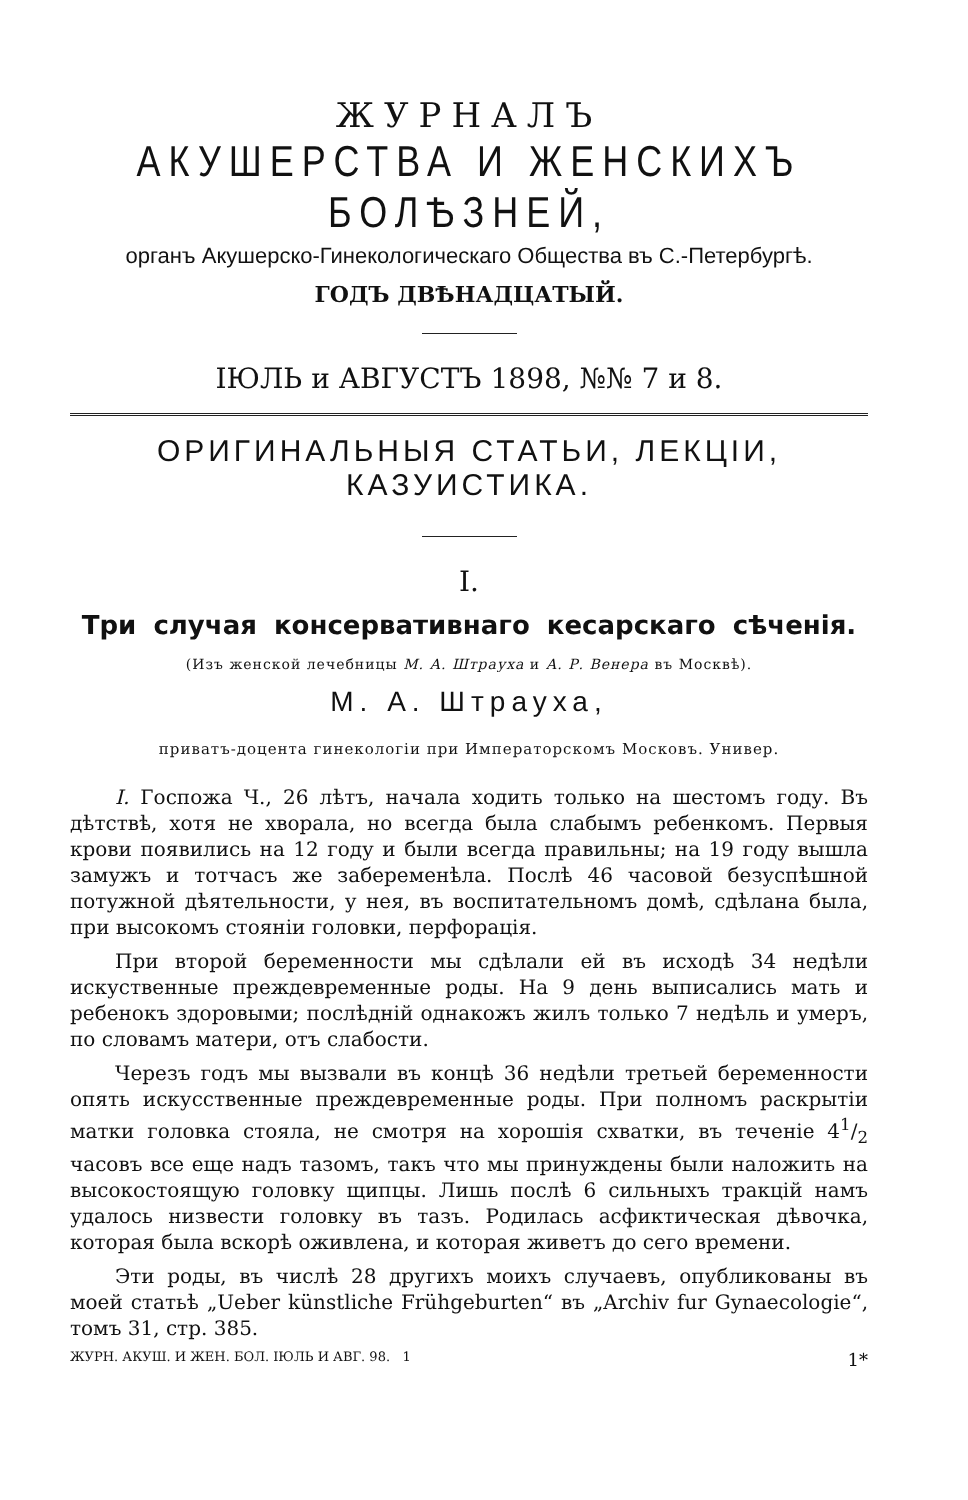ЖУРНАЛЪ
АКУШЕРСТВА И ЖЕНСКИХЪ БОЛѢЗНЕЙ,
органъ Акушерско-Гинекологическаго Общества въ С.-Петербургѣ.
ГОДЪ ДВѢНАДЦАТЫЙ.
ІЮЛЬ и АВГУСТЪ 1898, №№ 7 и 8.
ОРИГИНАЛЬНЫЯ СТАТЬИ, ЛЕКЦІИ, КАЗУИСТИКА.
I.
Три случая консервативнаго кесарскаго сѣченія.
(Изъ женской лечебницы М. А. Штрауха и А. Р. Венера въ Москвѣ).
М. А. Штрауха,
приватъ-доцента гинекологіи при Императорскомъ Московъ. Универ.
I. Госпожа Ч., 26 лѣтъ, начала ходить только на шестомъ году. Въ дѣтствѣ, хотя не хворала, но всегда была слабымъ ребенкомъ. Первыя крови появились на 12 году и были всегда правильны; на 19 году вышла замужъ и тотчасъ же забеременѣла. Послѣ 46 часовой безуспѣшной потужной дѣятельности, у нея, въ воспитательномъ домѣ, сдѣлана была, при высокомъ стояніи головки, перфорація.
При второй беременности мы сдѣлали ей въ исходѣ 34 недѣли искуственные преждевременные роды. На 9 день выписались мать и ребенокъ здоровыми; послѣдній однакожъ жилъ только 7 недѣль и умеръ, по словамъ матери, отъ слабости.
Черезъ годъ мы вызвали въ концѣ 36 недѣли третьей беременности опять искусственные преждевременные роды. При полномъ раскрытіи матки головка стояла, не смотря на хорошія схватки, въ теченіе 41/2 часовъ все еще надъ тазомъ, такъ что мы принуждены были наложить на высокостоящую головку щипцы. Лишь послѣ 6 сильныхъ тракцій намъ удалось низвести головку въ тазъ. Родилась асфиктическая дѣвочка, которая была вскорѣ оживлена, и которая живетъ до сего времени.
Эти роды, въ числѣ 28 другихъ моихъ случаевъ, опубликованы въ моей статьѣ „Ueber künstliche Frühgeburten“ въ „Archiv fur Gynaecologie“, томъ 31, стр. 385.
ЖУРН. АКУШ. И ЖЕН. БОЛ. ІЮЛЬ И АВГ. 98. 1 1*